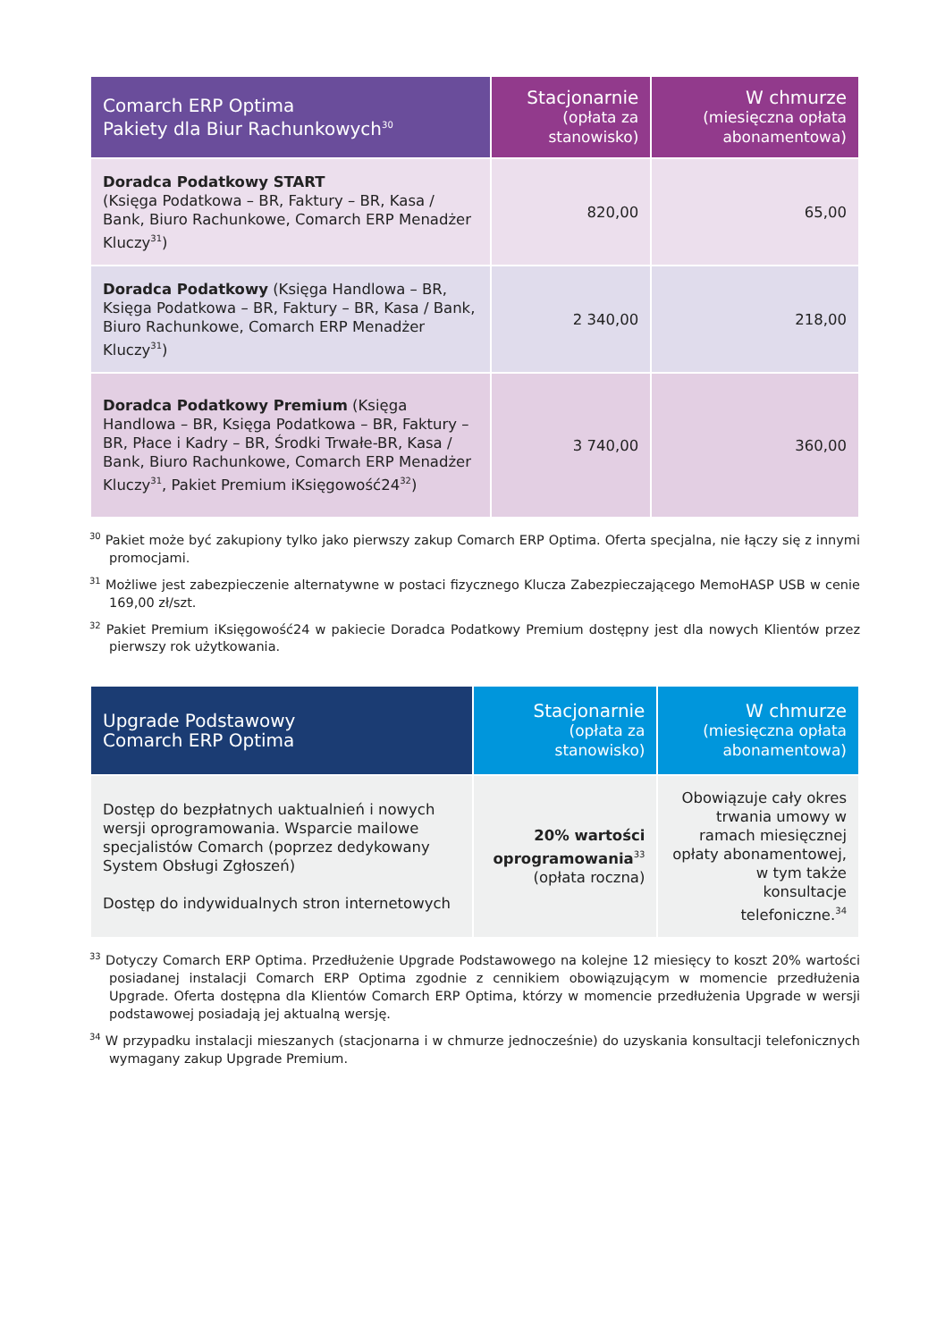| Comarch ERP Optima Pakiety dla Biur Rachunkowych<sup>30</sup> | Stacjonarnie (opłata za stanowisko) | W chmurze (miesięczna opłata abonamentowa) |
| --- | --- | --- |
| Doradca Podatkowy START (Księga Podatkowa – BR, Faktury – BR, Kasa / Bank, Biuro Rachunkowe, Comarch ERP Menadżer Kluczy<sup>31</sup>) | 820,00 | 65,00 |
| Doradca Podatkowy (Księga Handlowa – BR, Księga Podatkowa – BR, Faktury – BR, Kasa / Bank, Biuro Rachunkowe, Comarch ERP Menadżer Kluczy<sup>31</sup>) | 2 340,00 | 218,00 |
| Doradca Podatkowy Premium (Księga Handlowa – BR, Księga Podatkowa – BR, Faktury – BR, Płace i Kadry – BR, Środki Trwałe-BR, Kasa / Bank, Biuro Rachunkowe, Comarch ERP Menadżer Kluczy<sup>31</sup>, Pakiet Premium iKsięgowość24<sup>32</sup>) | 3 740,00 | 360,00 |
<sup>30</sup> Pakiet może być zakupiony tylko jako pierwszy zakup Comarch ERP Optima. Oferta specjalna, nie łączy się z innymi promocjami.
<sup>31</sup> Możliwe jest zabezpieczenie alternatywne w postaci fizycznego Klucza Zabezpieczającego MemoHASP USB w cenie 169,00 zł/szt.
<sup>32</sup> Pakiet Premium iKsięgowość24 w pakiecie Doradca Podatkowy Premium dostępny jest dla nowych Klientów przez pierwszy rok użytkowania.
| Upgrade Podstawowy Comarch ERP Optima | Stacjonarnie (opłata za stanowisko) | W chmurze (miesięczna opłata abonamentowa) |
| --- | --- | --- |
| Dostęp do bezpłatnych uaktualnień i nowych wersji oprogramowania. Wsparcie mailowe specjalistów Comarch (poprzez dedykowany System Obsługi Zgłoszeń) Dostęp do indywidualnych stron internetowych | 20% wartości oprogramowania<sup>33</sup> (opłata roczna) | Obowiązuje cały okres trwania umowy w ramach miesięcznej opłaty abonamentowej, w tym także konsultacje telefoniczne.<sup>34</sup> |
<sup>33</sup> Dotyczy Comarch ERP Optima. Przedłużenie Upgrade Podstawowego na kolejne 12 miesięcy to koszt 20% wartości posiadanej instalacji Comarch ERP Optima zgodnie z cennikiem obowiązującym w momencie przedłużenia Upgrade. Oferta dostępna dla Klientów Comarch ERP Optima, którzy w momencie przedłużenia Upgrade w wersji podstawowej posiadają jej aktualną wersję.
<sup>34</sup> W przypadku instalacji mieszanych (stacjonarna i w chmurze jednocześnie) do uzyskania konsultacji telefonicznych wymagany zakup Upgrade Premium.